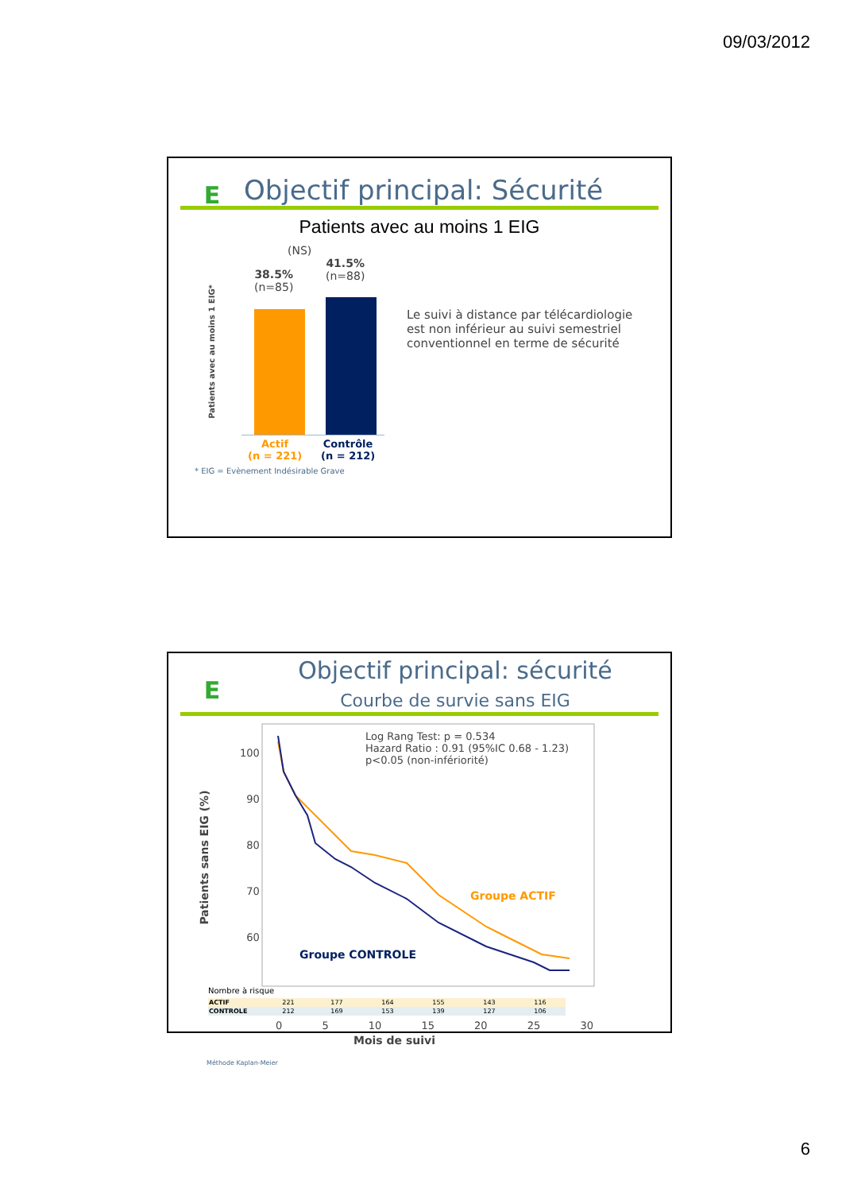09/03/2012
E
Objectif principal: Sécurité
Patients avec au moins 1 EIG
(NS)
38.5%
(n=85)
41.5%
(n=88)
Actif
(n = 221)
Contrôle
(n = 212)
Patients avec au moins 1 EIG*
Le suivi à distance par télécardiologie est non inférieur au suivi semestriel conventionnel en terme de sécurité
* EIG = Evènement Indésirable Grave
E
Objectif principal: sécurité
Courbe de survie sans EIG
Log Rang Test: p = 0.534
Hazard Ratio : 0.91 (95%IC 0.68 - 1.23)
p<0.05 (non-infériorité)
Groupe ACTIF
Groupe CONTROLE
100
90
80
70
60
Patients sans EIG (%)
Nombre à risque
| ACTIF | 221 | 177 | 164 | 155 | 143 | 116 |
| CONTROLE | 212 | 169 | 153 | 139 | 127 | 106 |
0 5 10 15 20 25 30
Mois de suivi
Méthode Kaplan-Meier
6